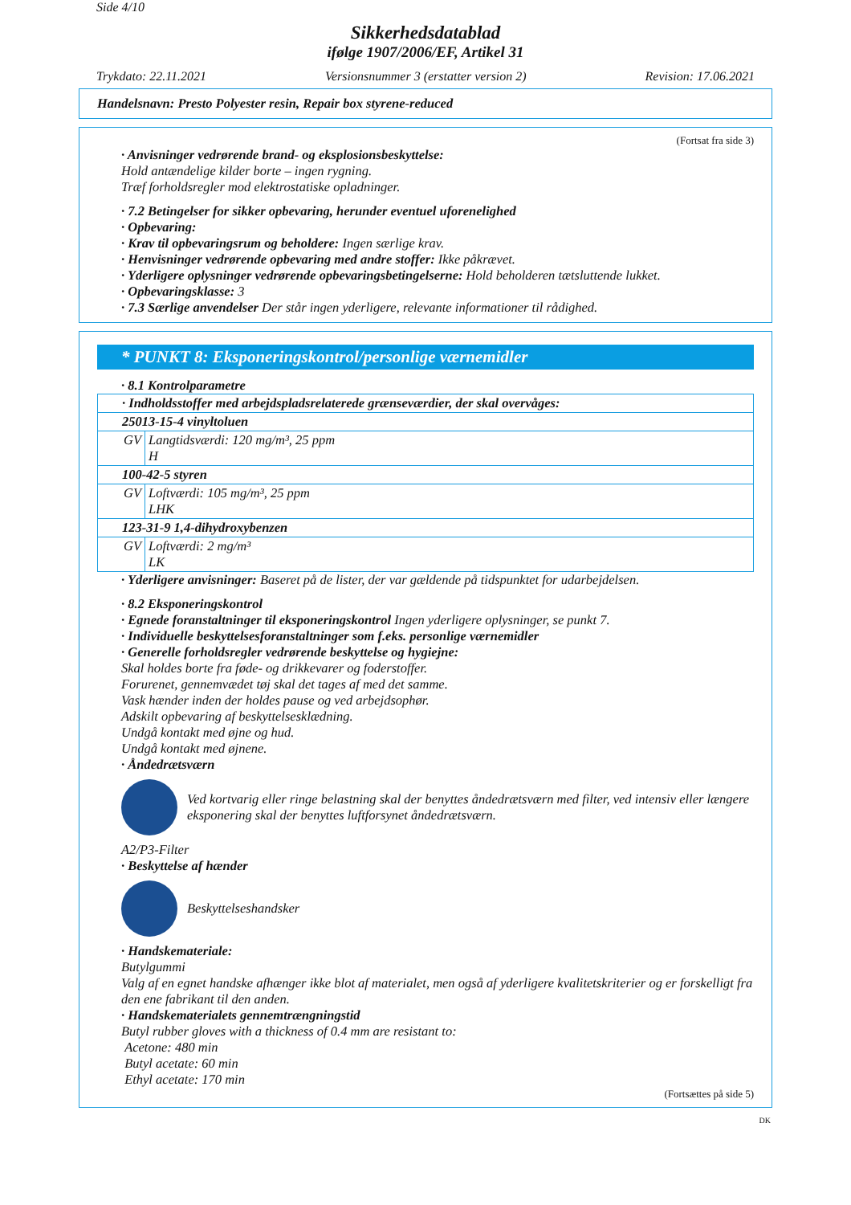Side 4/10
Sikkerhedsdatablad
ifølge 1907/2006/EF, Artikel 31
Trykdato: 22.11.2021 Versionsnummer 3 (erstatter version 2) Revision: 17.06.2021
Handelsnavn: Presto Polyester resin, Repair box styrene-reduced
(Fortsat fra side 3)
· Anvisninger vedrørende brand- og eksplosionsbeskyttelse:
Hold antændelige kilder borte – ingen rygning.
Træf forholdsregler mod elektrostatiske opladninger.
· 7.2 Betingelser for sikker opbevaring, herunder eventuel uforenelighed
· Opbevaring:
· Krav til opbevaringsrum og beholdere: Ingen særlige krav.
· Henvisninger vedrørende opbevaring med andre stoffer: Ikke påkrævet.
· Yderligere oplysninger vedrørende opbevaringsbetingelserne: Hold beholderen tætsluttende lukket.
· Opbevaringsklasse: 3
· 7.3 Særlige anvendelser Der står ingen yderligere, relevante informationer til rådighed.
* PUNKT 8: Eksponeringskontrol/personlige værnemidler
· 8.1 Kontrolparametre
| · Indholdsstoffer med arbejdspladsrelaterede grænseværdier, der skal overvåges: | |
| 25013-15-4 vinyltoluen | |
| GV | Langtidsværdi: 120 mg/m³, 25 ppm H |
| 100-42-5 styren | |
| GV | Loftværdi: 105 mg/m³, 25 ppm LHK |
| 123-31-9 1,4-dihydroxybenzen | |
| GV | Loftværdi: 2 mg/m³ LK |
· Yderligere anvisninger: Baseret på de lister, der var gældende på tidspunktet for udarbejdelsen.
· 8.2 Eksponeringskontrol
· Egnede foranstaltninger til eksponeringskontrol Ingen yderligere oplysninger, se punkt 7.
· Individuelle beskyttelsesforanstaltninger som f.eks. personlige værnemidler
· Generelle forholdsregler vedrørende beskyttelse og hygiejne:
Skal holdes borte fra føde- og drikkevarer og foderstoffer.
Forurenet, gennemvædet tøj skal det tages af med det samme.
Vask hænder inden der holdes pause og ved arbejdsophør.
Adskilt opbevaring af beskyttelsesklædning.
Undgå kontakt med øjne og hud.
Undgå kontakt med øjnene.
· Åndedrætsværn
Ved kortvarig eller ringe belastning skal der benyttes åndedrætsværn med filter, ved intensiv eller længere eksponering skal der benyttes luftforsynet åndedrætsværn.
A2/P3-Filter
· Beskyttelse af hænder
Beskyttelseshandsker
· Handskemateriale:
Butylgummi
Valg af en egnet handske afhænger ikke blot af materialet, men også af yderligere kvalitetskriterier og er forskelligt fra den ene fabrikant til den anden.
· Handskematerialets gennemtrængningstid
Butyl rubber gloves with a thickness of 0.4 mm are resistant to:
Acetone: 480 min
Butyl acetate: 60 min
Ethyl acetate: 170 min
(Fortsættes på side 5)
DK